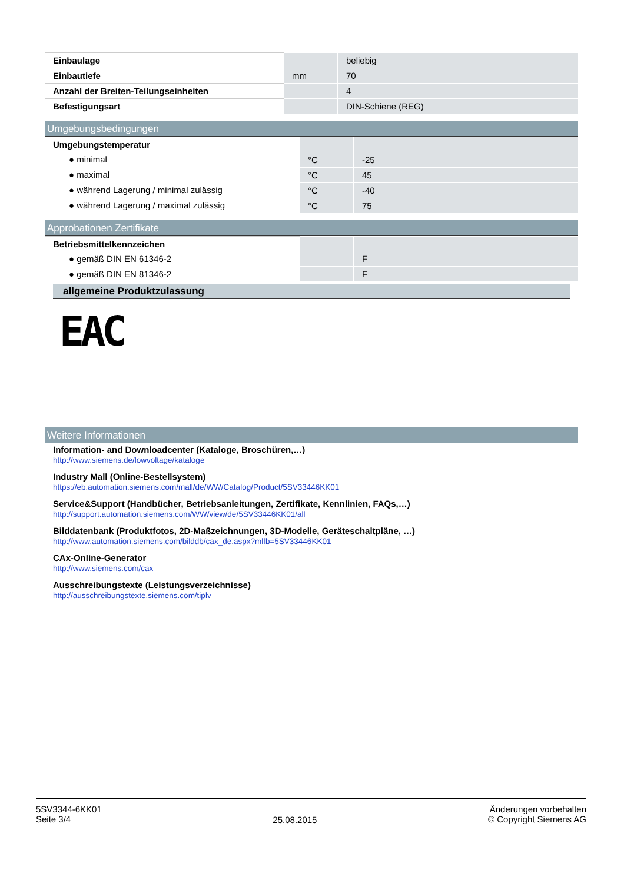| Einbaulage | | beliebig |
| Einbautiefe | mm | 70 |
| Anzahl der Breiten-Teilungseinheiten | | 4 |
| Befestigungsart | | DIN-Schiene (REG) |
Umgebungsbedingungen
| Umgebungstemperatur | | |
| ● minimal | °C | -25 |
| ● maximal | °C | 45 |
| ● während Lagerung / minimal zulässig | °C | -40 |
| ● während Lagerung / maximal zulässig | °C | 75 |
Approbationen Zertifikate
| Betriebsmittelkennzeichen | | |
| ● gemäß DIN EN 61346-2 | | F |
| ● gemäß DIN EN 81346-2 | | F |
allgemeine Produktzulassung
EAC
Weitere Informationen
Information- and Downloadcenter (Kataloge, Broschüren,…)
http://www.siemens.de/lowvoltage/kataloge
Industry Mall (Online-Bestellsystem)
https://eb.automation.siemens.com/mall/de/WW/Catalog/Product/5SV33446KK01
Service&Support (Handbücher, Betriebsanleitungen, Zertifikate, Kennlinien, FAQs,…)
http://support.automation.siemens.com/WW/view/de/5SV33446KK01/all
Bilddatenbank (Produktfotos, 2D-Maßzeichnungen, 3D-Modelle, Geräteschaltpläne, …)
http://www.automation.siemens.com/bilddb/cax_de.aspx?mlfb=5SV33446KK01
CAx-Online-Generator
http://www.siemens.com/cax
Ausschreibungstexte (Leistungsverzeichnisse)
http://ausschreibungstexte.siemens.com/tiplv
5SV3344-6KK01
Seite 3/4
25.08.2015
Änderungen vorbehalten
© Copyright Siemens AG